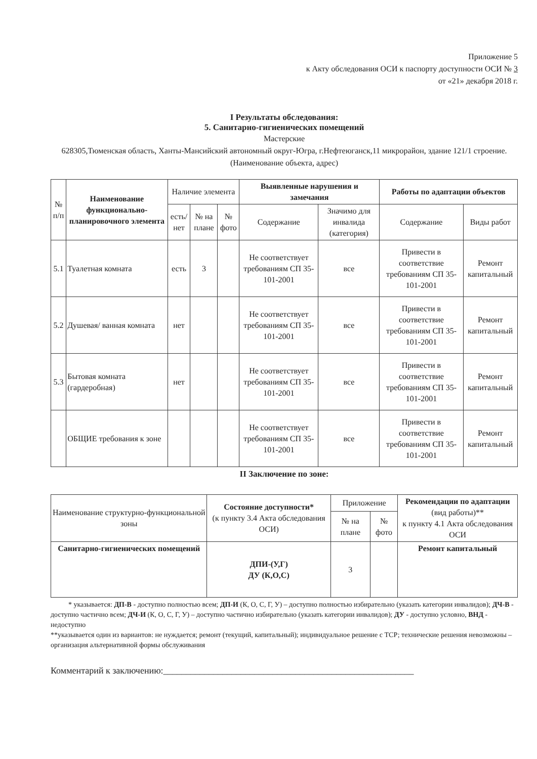Приложение 5
к Акту обследования ОСИ к паспорту доступности ОСИ № 3
от «21» декабря 2018 г.
I Результаты обследования:
5. Санитарно-гигиенических помещений
Мастерские
628305,Тюменская область, Ханты-Мансийский автономный округ-Югра, г.Нефтеюганск,11 микрорайон, здание 121/1 строение.
(Наименование объекта, адрес)
| № п/п | Наименование функционально-планировочного элемента | Наличие элемента | | | Выявленные нарушения и замечания | | Работы по адаптации объектов | |
| --- | --- | --- | --- | --- | --- | --- | --- | --- |
| | | есть/ нет | № на плане | № фото | Содержание | Значимо для инвалида (категория) | Содержание | Виды работ |
| 5.1 | Туалетная комната | есть | 3 | | Не соответствует требованиям СП 35-101-2001 | все | Привести в соответствие требованиям СП 35-101-2001 | Ремонт капитальный |
| 5.2 | Душевая/ ванная комната | нет | | | Не соответствует требованиям СП 35-101-2001 | все | Привести в соответствие требованиям СП 35-101-2001 | Ремонт капитальный |
| 5.3 | Бытовая комната (гардеробная) | нет | | | Не соответствует требованиям СП 35-101-2001 | все | Привести в соответствие требованиям СП 35-101-2001 | Ремонт капитальный |
| | ОБЩИЕ требования к зоне | | | | Не соответствует требованиям СП 35-101-2001 | все | Привести в соответствие требованиям СП 35-101-2001 | Ремонт капитальный |
II Заключение по зоне:
| Наименование структурно-функциональной зоны | Состояние доступности* (к пункту 3.4 Акта обследования ОСИ) | Приложение | | Рекомендации по адаптации (вид работы)** к пункту 4.1 Акта обследования ОСИ |
| --- | --- | --- | --- | --- |
| | | № на плане | № фото | |
| Санитарно-гигиенических помещений | ДПИ-(У,Г) ДУ (К,О,С) | 3 | | Ремонт капитальный |
* указывается: ДП-В - доступно полностью всем; ДП-И (К, О, С, Г, У) – доступно полностью избирательно (указать категории инвалидов); ДЧ-В - доступно частично всем; ДЧ-И (К, О, С, Г, У) – доступно частично избирательно (указать категории инвалидов); ДУ - доступно условно, ВНД - недоступно
**указывается один из вариантов: не нуждается; ремонт (текущий, капитальный); индивидуальное решение с ТСР; технические решения невозможны – организация альтернативной формы обслуживания
Комментарий к заключению:_______________________________________________________